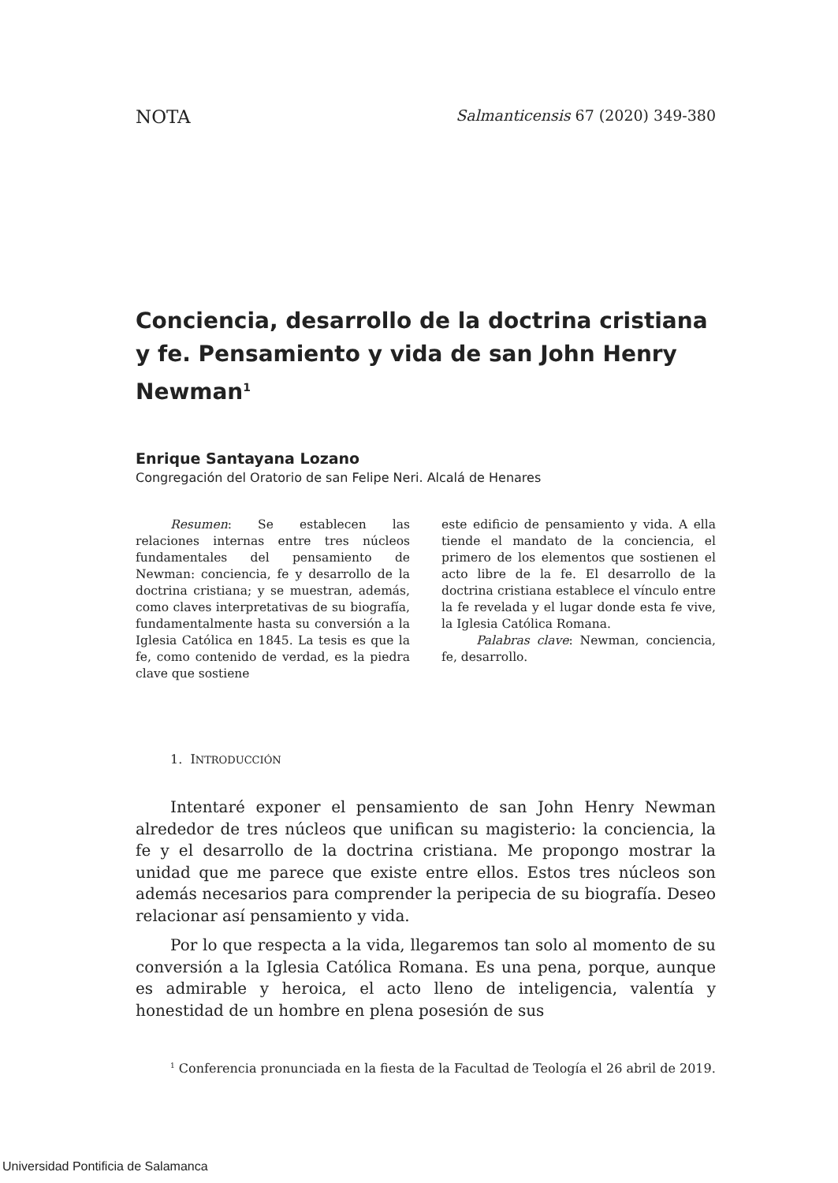NOTA Salmanticensis 67 (2020) 349-380
Conciencia, desarrollo de la doctrina cristiana y fe. Pensamiento y vida de san John Henry Newman<sup>1</sup>
Enrique Santayana Lozano
Congregación del Oratorio de san Felipe Neri. Alcalá de Henares
Resumen: Se establecen las relaciones internas entre tres núcleos fundamentales del pensamiento de Newman: conciencia, fe y desarrollo de la doctrina cristiana; y se muestran, además, como claves interpretativas de su biografía, fundamentalmente hasta su conversión a la Iglesia Católica en 1845. La tesis es que la fe, como contenido de verdad, es la piedra clave que sostiene
este edificio de pensamiento y vida. A ella tiende el mandato de la conciencia, el primero de los elementos que sostienen el acto libre de la fe. El desarrollo de la doctrina cristiana establece el vínculo entre la fe revelada y el lugar donde esta fe vive, la Iglesia Católica Romana.
Palabras clave: Newman, conciencia, fe, desarrollo.
1. INTRODUCCIÓN
Intentaré exponer el pensamiento de san John Henry Newman alrededor de tres núcleos que unifican su magisterio: la conciencia, la fe y el desarrollo de la doctrina cristiana. Me propongo mostrar la unidad que me parece que existe entre ellos. Estos tres núcleos son además necesarios para comprender la peripecia de su biografía. Deseo relacionar así pensamiento y vida.
Por lo que respecta a la vida, llegaremos tan solo al momento de su conversión a la Iglesia Católica Romana. Es una pena, porque, aunque es admirable y heroica, el acto lleno de inteligencia, valentía y honestidad de un hombre en plena posesión de sus
<sup>1</sup> Conferencia pronunciada en la fiesta de la Facultad de Teología el 26 abril de 2019.
Universidad Pontificia de Salamanca